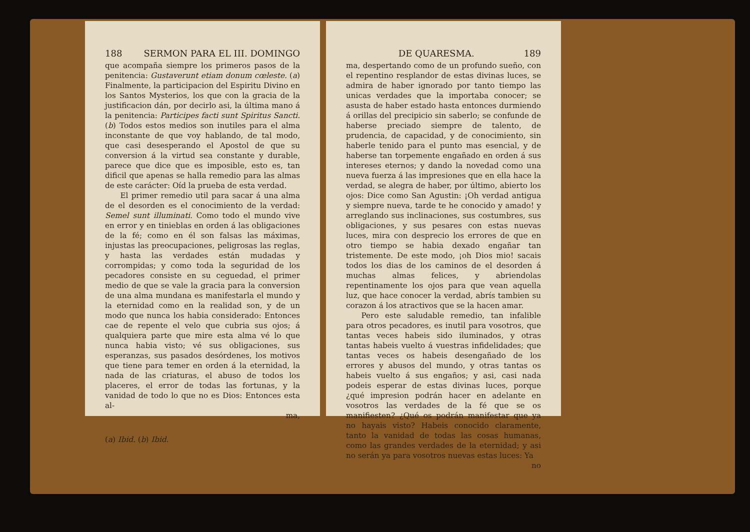188 SERMON PARA EL III. DOMINGO
que acompaña siempre los primeros pasos de la penitencia: Gustaverunt etiam donum cœleste. (a) Finalmente, la participacion del Espiritu Divino en los Santos Mysterios, los que con la gracia de la justificacion dán, por decirlo asi, la última mano á la penitencia: Participes facti sunt Spiritus Sancti. (b) Todos estos medios son inutiles para el alma inconstante de que voy hablando, de tal modo, que casi desesperando el Apostol de que su conversion á la virtud sea constante y durable, parece que dice que es imposible, esto es, tan dificil que apenas se halla remedio para las almas de este carácter: Oíd la prueba de esta verdad.
El primer remedio util para sacar á una alma de el desorden es el conocimiento de la verdad: Semel sunt illuminati. Como todo el mundo vive en error y en tinieblas en orden á las obligaciones de la fé; como en él son falsas las máximas, injustas las preocupaciones, peligrosas las reglas, y hasta las verdades están mudadas y corrompidas; y como toda la seguridad de los pecadores consiste en su ceguedad, el primer medio de que se vale la gracia para la conversion de una alma mundana es manifestarla el mundo y la eternidad como en la realidad son, y de un modo que nunca los habia considerado: Entonces cae de repente el velo que cubria sus ojos; á qualquiera parte que mire esta alma vé lo que nunca habia visto; vé sus obligaciones, sus esperanzas, sus pasados desórdenes, los motivos que tiene para temer en orden á la eternidad, la nada de las criaturas, el abuso de todos los placeres, el error de todas las fortunas, y la vanidad de todo lo que no es Dios: Entonces esta al-
ma,
(a) Ibid. (b) Ibid.
DE QUARESMA. 189
ma, despertando como de un profundo sueño, con el repentino resplandor de estas divinas luces, se admira de haber ignorado por tanto tiempo las unicas verdades que la importaba conocer; se asusta de haber estado hasta entonces durmiendo á orillas del precipicio sin saberlo; se confunde de haberse preciado siempre de talento, de prudencia, de capacidad, y de conocimiento, sin haberle tenido para el punto mas esencial, y de haberse tan torpemente engañado en orden á sus intereses eternos; y dando la novedad como una nueva fuerza á las impresiones que en ella hace la verdad, se alegra de haber, por último, abierto los ojos: Dice como San Agustin: ¡Oh verdad antigua y siempre nueva, tarde te he conocido y amado! y arreglando sus inclinaciones, sus costumbres, sus obligaciones, y sus pesares con estas nuevas luces, mira con desprecio los errores de que en otro tiempo se habia dexado engañar tan tristemente. De este modo, ¡oh Dios mio! sacais todos los dias de los caminos de el desorden á muchas almas felices, y abriendolas repentinamente los ojos para que vean aquella luz, que hace conocer la verdad, abrís tambien su corazon á los atractivos que se la hacen amar.
Pero este saludable remedio, tan infalible para otros pecadores, es inutil para vosotros, que tantas veces habeis sido iluminados, y otras tantas habeis vuelto á vuestras infidelidades; que tantas veces os habeis desengañado de los errores y abusos del mundo, y otras tantas os habeis vuelto á sus engaños; y asi, casi nada podeis esperar de estas divinas luces, porque ¿qué impresion podrán hacer en adelante en vosotros las verdades de la fé que se os manifiesten? ¿Qué os podrán manifestar que ya no hayais visto? Habeis conocido claramente, tanto la vanidad de todas las cosas humanas, como las grandes verdades de la eternidad; y asi no serán ya para vosotros nuevas estas luces: Ya
no